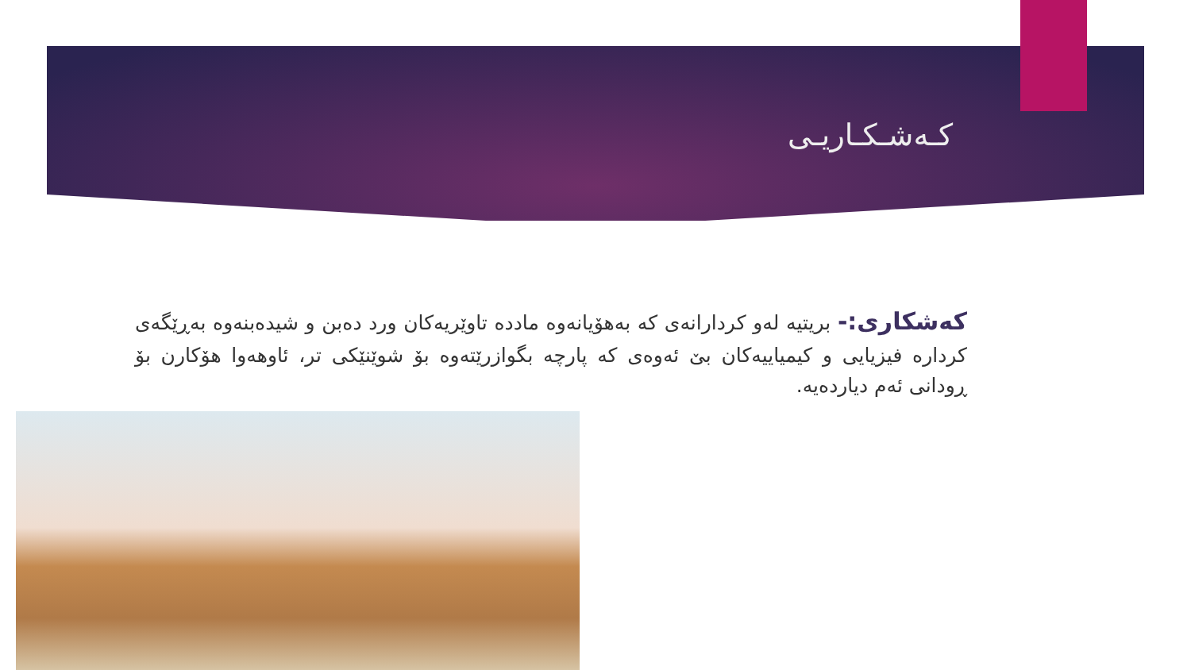کـەشـکـاریـی
کەشکاری:- بریتیە لەو کردارانەی کە بەهۆیانەوە مادده تاوێریەکان ورد دەبن و شیدەبنەوە بەڕێگەی کرداره فیزیایی و کیمیاییەکان بێ ئەوەی کە پارچە بگوازرێتەوە بۆ شوێنێکی تر، ئاوهەوا هۆکارن بۆ ڕودانی ئەم دیاردەیە.